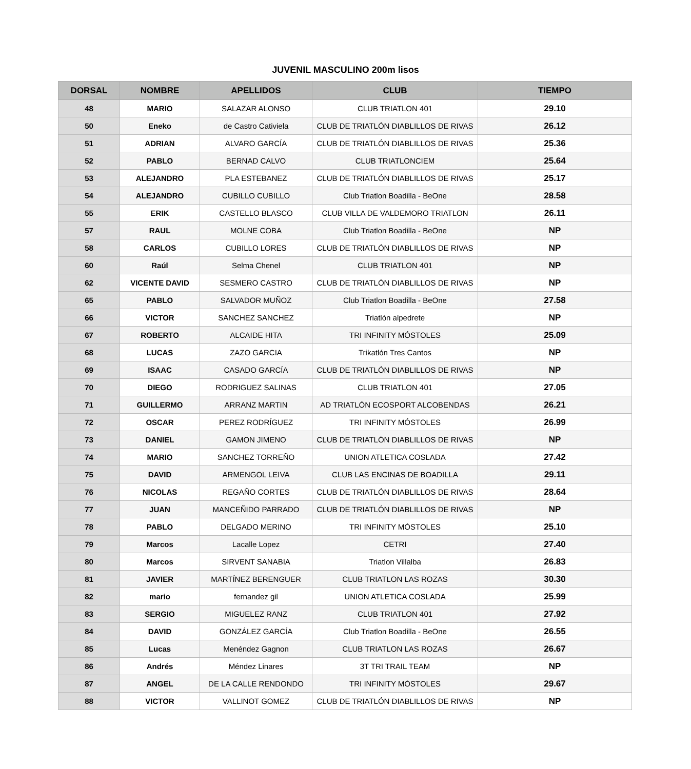JUVENIL MASCULINO 200m lisos
| DORSAL | NOMBRE | APELLIDOS | CLUB | TIEMPO |
| --- | --- | --- | --- | --- |
| 48 | MARIO | SALAZAR ALONSO | CLUB TRIATLON 401 | 29.10 |
| 50 | Eneko | de Castro Cativiela | CLUB DE TRIATLÓN DIABLILLOS DE RIVAS | 26.12 |
| 51 | ADRIAN | ALVARO GARCÍA | CLUB DE TRIATLÓN DIABLILLOS DE RIVAS | 25.36 |
| 52 | PABLO | BERNAD CALVO | CLUB TRIATLONCIEM | 25.64 |
| 53 | ALEJANDRO | PLA ESTEBANEZ | CLUB DE TRIATLÓN DIABLILLOS DE RIVAS | 25.17 |
| 54 | ALEJANDRO | CUBILLO CUBILLO | Club Triatlon Boadilla - BeOne | 28.58 |
| 55 | ERIK | CASTELLO BLASCO | CLUB VILLA DE VALDEMORO TRIATLON | 26.11 |
| 57 | RAUL | MOLNE COBA | Club Triatlon Boadilla - BeOne | NP |
| 58 | CARLOS | CUBILLO LORES | CLUB DE TRIATLÓN DIABLILLOS DE RIVAS | NP |
| 60 | Raúl | Selma Chenel | CLUB TRIATLON 401 | NP |
| 62 | VICENTE DAVID | SESMERO CASTRO | CLUB DE TRIATLÓN DIABLILLOS DE RIVAS | NP |
| 65 | PABLO | SALVADOR MUÑOZ | Club Triatlon Boadilla - BeOne | 27.58 |
| 66 | VICTOR | SANCHEZ SANCHEZ | Triatlón alpedrete | NP |
| 67 | ROBERTO | ALCAIDE HITA | TRI INFINITY MÓSTOLES | 25.09 |
| 68 | LUCAS | ZAZO GARCIA | Trikatlón Tres Cantos | NP |
| 69 | ISAAC | CASADO GARCÍA | CLUB DE TRIATLÓN DIABLILLOS DE RIVAS | NP |
| 70 | DIEGO | RODRIGUEZ SALINAS | CLUB TRIATLON 401 | 27.05 |
| 71 | GUILLERMO | ARRANZ MARTIN | AD TRIATLÓN ECOSPORT ALCOBENDAS | 26.21 |
| 72 | OSCAR | PEREZ RODRÍGUEZ | TRI INFINITY MÓSTOLES | 26.99 |
| 73 | DANIEL | GAMON JIMENO | CLUB DE TRIATLÓN DIABLILLOS DE RIVAS | NP |
| 74 | MARIO | SANCHEZ TORREÑO | UNION ATLETICA COSLADA | 27.42 |
| 75 | DAVID | ARMENGOL LEIVA | CLUB LAS ENCINAS DE BOADILLA | 29.11 |
| 76 | NICOLAS | REGAÑO CORTES | CLUB DE TRIATLÓN DIABLILLOS DE RIVAS | 28.64 |
| 77 | JUAN | MANCEÑIDO PARRADO | CLUB DE TRIATLÓN DIABLILLOS DE RIVAS | NP |
| 78 | PABLO | DELGADO MERINO | TRI INFINITY MÓSTOLES | 25.10 |
| 79 | Marcos | Lacalle Lopez | CETRI | 27.40 |
| 80 | Marcos | SIRVENT SANABIA | Triatlon Villalba | 26.83 |
| 81 | JAVIER | MARTÍNEZ BERENGUER | CLUB TRIATLON LAS ROZAS | 30.30 |
| 82 | mario | fernandez gil | UNION ATLETICA COSLADA | 25.99 |
| 83 | SERGIO | MIGUELEZ RANZ | CLUB TRIATLON 401 | 27.92 |
| 84 | DAVID | GONZÁLEZ GARCÍA | Club Triatlon Boadilla - BeOne | 26.55 |
| 85 | Lucas | Menéndez Gagnon | CLUB TRIATLON LAS ROZAS | 26.67 |
| 86 | Andrés | Méndez Linares | 3T TRI TRAIL TEAM | NP |
| 87 | ANGEL | DE LA CALLE RENDONDO | TRI INFINITY MÓSTOLES | 29.67 |
| 88 | VICTOR | VALLINOT GOMEZ | CLUB DE TRIATLÓN DIABLILLOS DE RIVAS | NP |